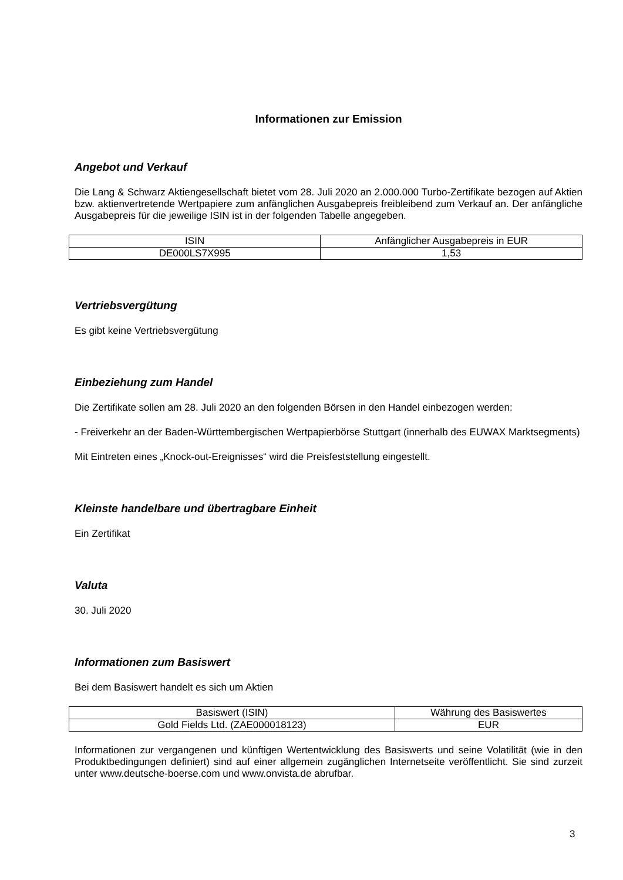Informationen zur Emission
Angebot und Verkauf
Die Lang & Schwarz Aktiengesellschaft bietet vom 28. Juli 2020 an 2.000.000 Turbo-Zertifikate bezogen auf Aktien bzw. aktienvertretende Wertpapiere zum anfänglichen Ausgabepreis freibleibend zum Verkauf an. Der anfängliche Ausgabepreis für die jeweilige ISIN ist in der folgenden Tabelle angegeben.
| ISIN | Anfänglicher Ausgabepreis in EUR |
| DE000LS7X995 | 1,53 |
Vertriebsvergütung
Es gibt keine Vertriebsvergütung
Einbeziehung zum Handel
Die Zertifikate sollen am 28. Juli 2020 an den folgenden Börsen in den Handel einbezogen werden:
- Freiverkehr an der Baden-Württembergischen Wertpapierbörse Stuttgart (innerhalb des EUWAX Marktsegments)
Mit Eintreten eines „Knock-out-Ereignisses“ wird die Preisfeststellung eingestellt.
Kleinste handelbare und übertragbare Einheit
Ein Zertifikat
Valuta
30. Juli 2020
Informationen zum Basiswert
Bei dem Basiswert handelt es sich um Aktien
| Basiswert (ISIN) | Währung des Basiswertes |
| Gold Fields Ltd. (ZAE000018123) | EUR |
Informationen zur vergangenen und künftigen Wertentwicklung des Basiswerts und seine Volatilität (wie in den Produktbedingungen definiert) sind auf einer allgemein zugänglichen Internetseite veröffentlicht. Sie sind zurzeit unter www.deutsche-boerse.com und www.onvista.de abrufbar.
3